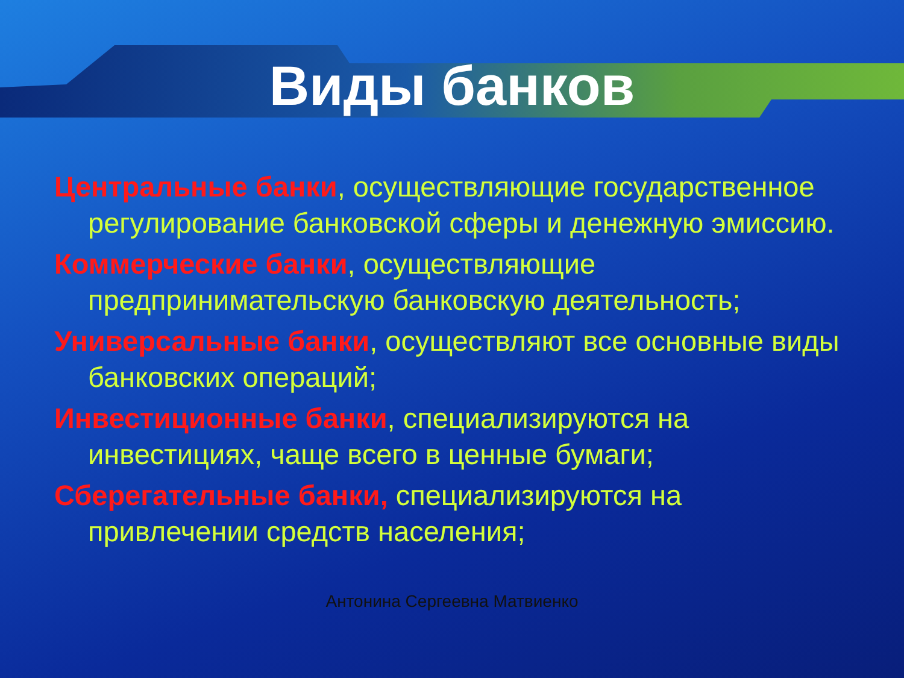Виды банков
Центральные банки, осуществляющие государственное регулирование банковской сферы и денежную эмиссию.
Коммерческие банки, осуществляющие предпринимательскую банковскую деятельность;
Универсальные банки, осуществляют все основные виды банковских операций;
Инвестиционные банки, специализируются на инвестициях, чаще всего в ценные бумаги;
Сберегательные банки, специализируются на привлечении средств населения;
Антонина Сергеевна Матвиенко